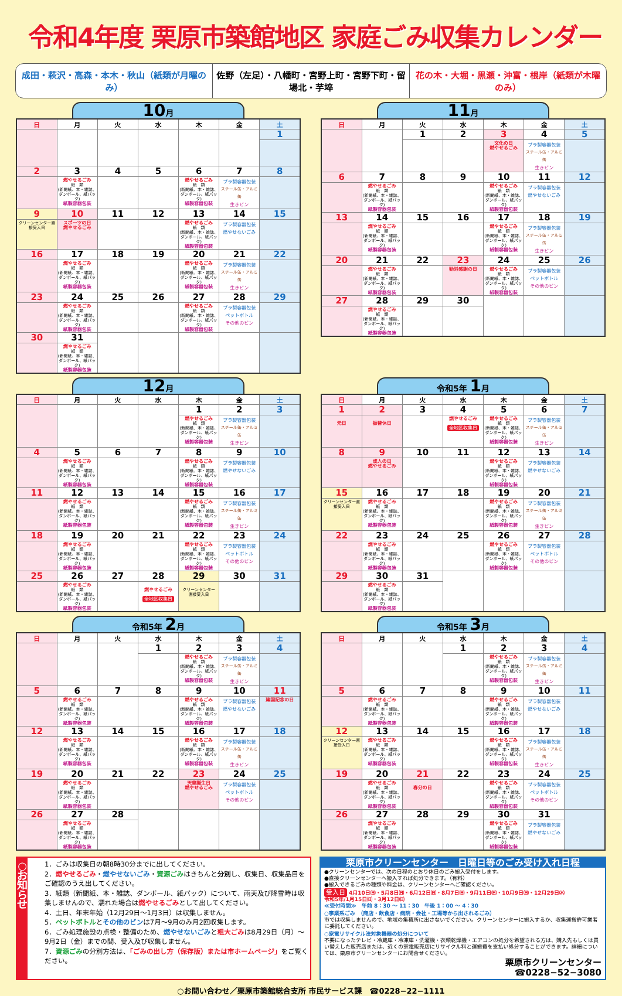令和4年度 栗原市築館地区 家庭ごみ収集カレンダー
成田・萩沢・高森・本木・秋山（紙類が月曜のみ）
佐野（左足）・八幡町・宮野上町・宮野下町・留場北・芋埣
花の木・大堀・黒瀬・沖富・根岸（紙類が木曜のみ）
10月
| 日 | 月 | 火 | 水 | 木 | 金 | 土 |
| --- | --- | --- | --- | --- | --- | --- |
| | | | | | | 1 |
| 2 | 3 燃やせるごみ 紙 類 (新聞紙、本・雑誌、ダンボール、紙パック) 紙製容器包装 | 4 | 5 | 6 燃やせるごみ 紙 類 (新聞紙、本・雑誌、ダンボール、紙パック) 紙製容器包装 | 7 プラ製容器包装 スチール缶・アルミ缶 生きビン | 8 |
| 9 クリーンセンター直接受入日 | 10 スポーツの日 燃やせるごみ | 11 | 12 | 13 燃やせるごみ 紙 類 (新聞紙、本・雑誌、ダンボール、紙パック) 紙製容器包装 | 14 プラ製容器包装 燃やせないごみ | 15 |
| 16 | 17 燃やせるごみ 紙 類 (新聞紙、本・雑誌、ダンボール、紙パック) 紙製容器包装 | 18 | 19 | 20 燃やせるごみ 紙 類 (新聞紙、本・雑誌、ダンボール、紙パック) 紙製容器包装 | 21 プラ製容器包装 スチール缶・アルミ缶 生きビン | 22 |
| 23 | 24 燃やせるごみ 紙 類 (新聞紙、本・雑誌、ダンボール、紙パック) 紙製容器包装 | 25 | 26 | 27 燃やせるごみ 紙 類 (新聞紙、本・雑誌、ダンボール、紙パック) 紙製容器包装 | 28 プラ製容器包装 ペットボトル その他のビン | 29 |
| 30 | 31 燃やせるごみ 紙 類 (新聞紙、本・雑誌、ダンボール、紙パック) 紙製容器包装 | | | | | |
11月
| 日 | 月 | 火 | 水 | 木 | 金 | 土 |
| --- | --- | --- | --- | --- | --- | --- |
| | | 1 | 2 | 3 文化の日 燃やせるごみ | 4 プラ製容器包装 スチール缶・アルミ缶 生きビン | 5 |
| 6 | 7 燃やせるごみ 紙 類 (新聞紙、本・雑誌、ダンボール、紙パック) 紙製容器包装 | 8 | 9 | 10 燃やせるごみ 紙 類 (新聞紙、本・雑誌、ダンボール、紙パック) 紙製容器包装 | 11 プラ製容器包装 燃やせないごみ | 12 |
| 13 | 14 燃やせるごみ 紙 類 (新聞紙、本・雑誌、ダンボール、紙パック) 紙製容器包装 | 15 | 16 | 17 燃やせるごみ 紙 類 (新聞紙、本・雑誌、ダンボール、紙パック) 紙製容器包装 | 18 プラ製容器包装 スチール缶・アルミ缶 生きビン | 19 |
| 20 | 21 燃やせるごみ 紙 類 (新聞紙、本・雑誌、ダンボール、紙パック) 紙製容器包装 | 22 | 23 勤労感謝の日 | 24 燃やせるごみ 紙 類 (新聞紙、本・雑誌、ダンボール、紙パック) 紙製容器包装 | 25 プラ製容器包装 ペットボトル その他のビン | 26 |
| 27 | 28 燃やせるごみ 紙 類 (新聞紙、本・雑誌、ダンボール、紙パック) 紙製容器包装 | 29 | 30 | | | |
12月
| 日 | 月 | 火 | 水 | 木 | 金 | 土 |
| --- | --- | --- | --- | --- | --- | --- |
| | | | | 1 燃やせるごみ 紙 類 (新聞紙、本・雑誌、ダンボール、紙パック) 紙製容器包装 | 2 プラ製容器包装 スチール缶・アルミ缶 生きビン | 3 |
| 4 | 5 燃やせるごみ 紙 類 (新聞紙、本・雑誌、ダンボール、紙パック) 紙製容器包装 | 6 | 7 | 8 燃やせるごみ 紙 類 (新聞紙、本・雑誌、ダンボール、紙パック) 紙製容器包装 | 9 プラ製容器包装 燃やせないごみ | 10 |
| 11 | 12 燃やせるごみ 紙 類 (新聞紙、本・雑誌、ダンボール、紙パック) 紙製容器包装 | 13 | 14 | 15 燃やせるごみ 紙 類 (新聞紙、本・雑誌、ダンボール、紙パック) 紙製容器包装 | 16 プラ製容器包装 スチール缶・アルミ缶 生きビン | 17 |
| 18 | 19 燃やせるごみ 紙 類 (新聞紙、本・雑誌、ダンボール、紙パック) 紙製容器包装 | 20 | 21 | 22 燃やせるごみ 紙 類 (新聞紙、本・雑誌、ダンボール、紙パック) 紙製容器包装 | 23 プラ製容器包装 ペットボトル その他のビン | 24 |
| 25 | 26 燃やせるごみ 紙 類 (新聞紙、本・雑誌、ダンボール、紙パック) 紙製容器包装 | 27 | 28 燃やせるごみ 全地区収集日 | 29 クリーンセンター 直接受入日 | 30 | 31 |
令和5年 1月
| 日 | 月 | 火 | 水 | 木 | 金 | 土 |
| --- | --- | --- | --- | --- | --- | --- |
| 1 元日 | 2 振替休日 | 3 | 4 燃やせるごみ 全地区収集日 | 5 燃やせるごみ 紙 類 (新聞紙、本・雑誌、ダンボール、紙パック) 紙製容器包装 | 6 プラ製容器包装 スチール缶・アルミ缶 生きビン | 7 |
| 8 | 9 成人の日 燃やせるごみ | 10 | 11 | 12 燃やせるごみ 紙 類 (新聞紙、本・雑誌、ダンボール、紙パック) 紙製容器包装 | 13 プラ製容器包装 燃やせないごみ | 14 |
| 15 クリーンセンター直接受入日 | 16 燃やせるごみ 紙 類 (新聞紙、本・雑誌、ダンボール、紙パック) 紙製容器包装 | 17 | 18 | 19 燃やせるごみ 紙 類 (新聞紙、本・雑誌、ダンボール、紙パック) 紙製容器包装 | 20 プラ製容器包装 スチール缶・アルミ缶 生きビン | 21 |
| 22 | 23 燃やせるごみ 紙 類 (新聞紙、本・雑誌、ダンボール、紙パック) 紙製容器包装 | 24 | 25 | 26 燃やせるごみ 紙 類 (新聞紙、本・雑誌、ダンボール、紙パック) 紙製容器包装 | 27 プラ製容器包装 ペットボトル その他のビン | 28 |
| 29 | 30 燃やせるごみ 紙 類 (新聞紙、本・雑誌、ダンボール、紙パック) 紙製容器包装 | 31 | | | | |
令和5年 2月
| 日 | 月 | 火 | 水 | 木 | 金 | 土 |
| --- | --- | --- | --- | --- | --- | --- |
| | | | 1 | 2 燃やせるごみ 紙 類 (新聞紙、本・雑誌、ダンボール、紙パック) 紙製容器包装 | 3 プラ製容器包装 スチール缶・アルミ缶 生きビン | 4 |
| 5 | 6 燃やせるごみ 紙 類 (新聞紙、本・雑誌、ダンボール、紙パック) 紙製容器包装 | 7 | 8 | 9 燃やせるごみ 紙 類 (新聞紙、本・雑誌、ダンボール、紙パック) 紙製容器包装 | 10 プラ製容器包装 燃やせないごみ | 11 建国記念の日 |
| 12 | 13 燃やせるごみ 紙 類 (新聞紙、本・雑誌、ダンボール、紙パック) 紙製容器包装 | 14 | 15 | 16 燃やせるごみ 紙 類 (新聞紙、本・雑誌、ダンボール、紙パック) 紙製容器包装 | 17 プラ製容器包装 スチール缶・アルミ缶 生きビン | 18 |
| 19 | 20 燃やせるごみ 紙 類 (新聞紙、本・雑誌、ダンボール、紙パック) 紙製容器包装 | 21 | 22 | 23 天皇誕生日 燃やせるごみ | 24 プラ製容器包装 ペットボトル その他のビン | 25 |
| 26 | 27 燃やせるごみ 紙 類 (新聞紙、本・雑誌、ダンボール、紙パック) 紙製容器包装 | 28 | | | | |
令和5年 3月
| 日 | 月 | 火 | 水 | 木 | 金 | 土 |
| --- | --- | --- | --- | --- | --- | --- |
| | | | 1 | 2 燃やせるごみ 紙 類 (新聞紙、本・雑誌、ダンボール、紙パック) 紙製容器包装 | 3 プラ製容器包装 スチール缶・アルミ缶 生きビン | 4 |
| 5 | 6 燃やせるごみ 紙 類 (新聞紙、本・雑誌、ダンボール、紙パック) 紙製容器包装 | 7 | 8 | 9 燃やせるごみ 紙 類 (新聞紙、本・雑誌、ダンボール、紙パック) 紙製容器包装 | 10 プラ製容器包装 燃やせないごみ | 11 |
| 12 クリーンセンター直接受入日 | 13 燃やせるごみ 紙 類 (新聞紙、本・雑誌、ダンボール、紙パック) 紙製容器包装 | 14 | 15 | 16 燃やせるごみ 紙 類 (新聞紙、本・雑誌、ダンボール、紙パック) 紙製容器包装 | 17 プラ製容器包装 スチール缶・アルミ缶 生きビン | 18 |
| 19 | 20 燃やせるごみ 紙 類 (新聞紙、本・雑誌、ダンボール、紙パック) 紙製容器包装 | 21 春分の日 | 22 | 23 燃やせるごみ 紙 類 (新聞紙、本・雑誌、ダンボール、紙パック) 紙製容器包装 | 24 プラ製容器包装 ペットボトル その他のビン | 25 |
| 26 | 27 燃やせるごみ 紙 類 (新聞紙、本・雑誌、ダンボール、紙パック) 紙製容器包装 | 28 | 29 | 30 燃やせるごみ 紙 類 (新聞紙、本・雑誌、ダンボール、紙パック) 紙製容器包装 | 31 プラ製容器包装 燃やせないごみ | |
○お知らせ
1．ごみは収集日の朝8時30分までに出してください。
2．燃やせるごみ・燃やせないごみ・資源ごみはきちんと分別し、収集日、収集品目をご確認のうえ出してください。
3．紙類（新聞紙、本・雑誌、ダンボール、紙パック）について、雨天及び降雪時は収集しませんので、濡れた場合は燃やせるごみとして出してください。
4．土日、年末年始（12月29日～1月3日）は収集しません。
5．ペットボトルとその他のビンは7月～9月のみ月2回収集します。
6．ごみ処理施設の点検・整備のため、燃やせないごみと粗大ごみは8月29日（月）～ 9月2日（金）までの間、受入及び収集しません。
7．資源ごみの分別方法は、「ごみの出し方（保存版）または市ホームページ」をご覧ください。
栗原市クリーンセンター　日曜日等のごみ受け入れ日程
●クリーンセンターでは、次の日程のとおり休日のごみ搬入受付をします。
●直接クリーンセンターへ搬入すれば処分できます。（有料）
●搬入できるごみの種類や料金は、クリーンセンターへご確認ください。
受入日 4月10日㈰・5月8日㈰・6月12日㈰・8月7日㈰・9月11日㈰・10月9日㈰・12月29日㈭
令和5年/1月15日㈰・3月12日㈰
≪受付時間≫　午前 8：30 ～ 11：30　午後 1：00 ～ 4：30
○事業系ごみ　（商店・飲食店・病院・会社・工場等から出されるごみ）
市では収集しませんので、地域の集積所に出さないでください。クリーンセンターに搬入するか、収集運搬許可業者に委託してください。
○家電リサイクル法対象機器の処分について
不要になったテレビ・冷蔵庫・冷凍庫・洗濯機・衣類乾燥機・エアコンの処分を希望される方は、購入先もしくは買い替えした販売店または、近くの家電販売店にリサイクル料と運搬費を支払い処分することができます。詳細については、栗原市クリーンセンターにお問合せください。
栗原市クリーンセンター
☎0228−52−3080
○お問い合わせ／栗原市築館総合支所 市民サービス課　☎0228−22−1111